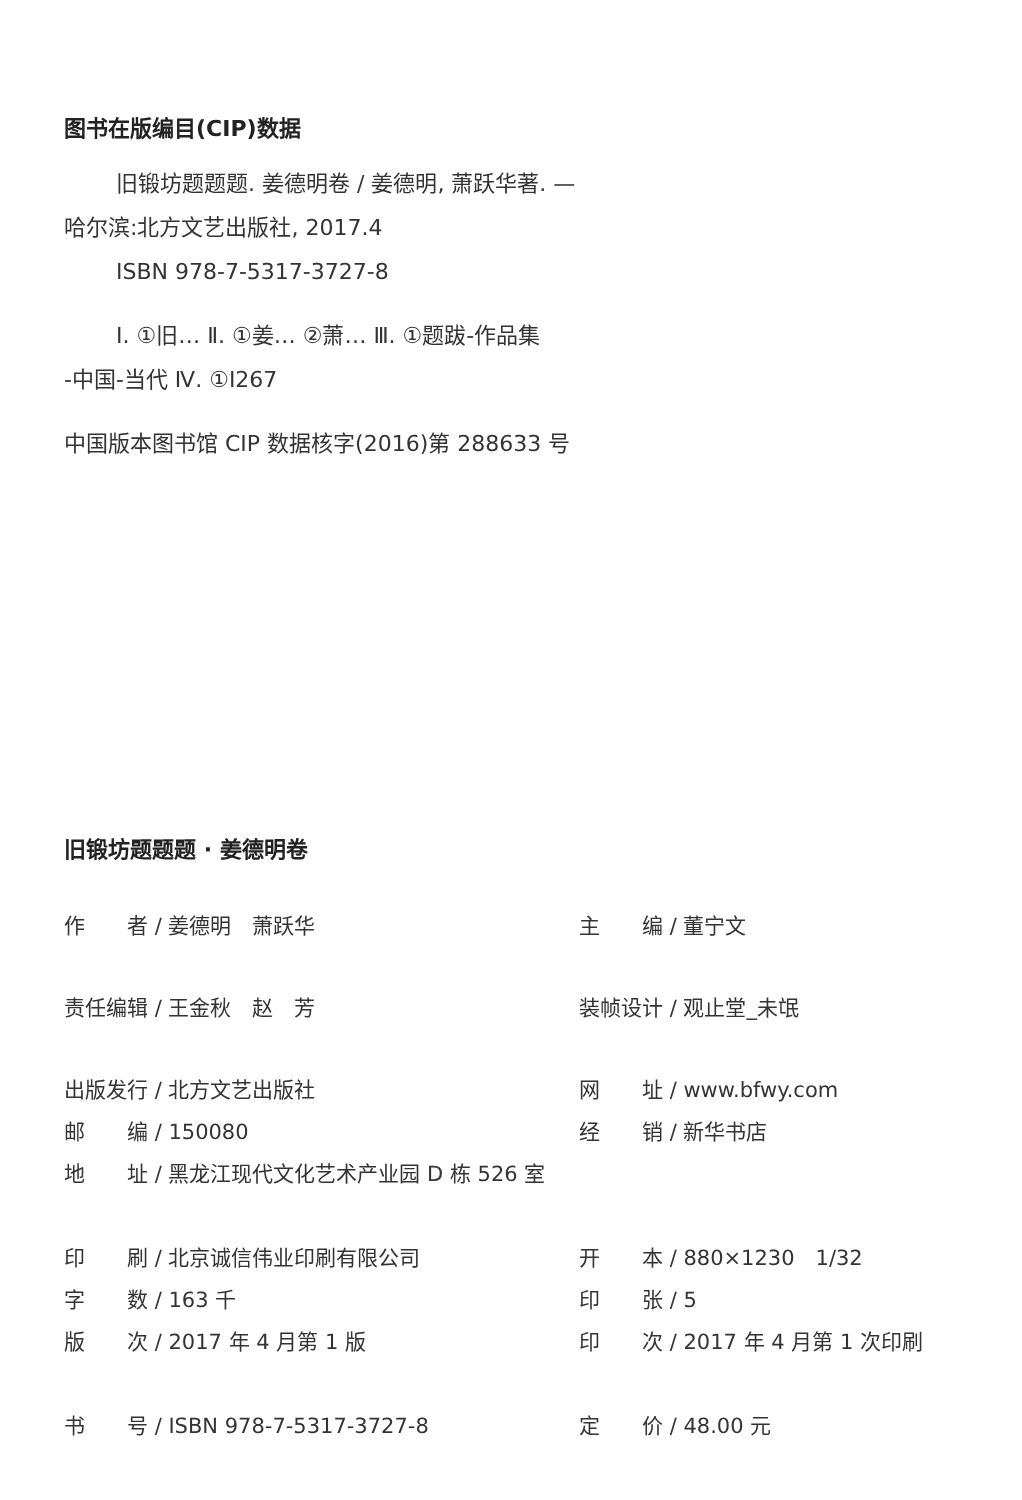图书在版编目(CIP)数据
旧锻坊题题题. 姜德明卷 / 姜德明, 萧跃华著. —
哈尔滨:北方文艺出版社, 2017.4
ISBN 978-7-5317-3727-8
Ⅰ. ①旧… Ⅱ. ①姜… ②萧… Ⅲ. ①题跋-作品集
-中国-当代 Ⅳ. ①I267
中国版本图书馆 CIP 数据核字(2016)第 288633 号
旧锻坊题题题 · 姜德明卷
| 作 者 / 姜德明 萧跃华 | 主 编 / 董宁文 |
| 责任编辑 / 王金秋 赵 芳 | 装帧设计 / 观止堂_未氓 |
| 出版发行 / 北方文艺出版社 | 网 址 / www.bfwy.com |
| 邮 编 / 150080 | 经 销 / 新华书店 |
| 地 址 / 黑龙江现代文化艺术产业园 D 栋 526 室 | |
| 印 刷 / 北京诚信伟业印刷有限公司 | 开 本 / 880×1230 1/32 |
| 字 数 / 163 千 | 印 张 / 5 |
| 版 次 / 2017 年 4 月第 1 版 | 印 次 / 2017 年 4 月第 1 次印刷 |
| 书 号 / ISBN 978-7-5317-3727-8 | 定 价 / 48.00 元 |